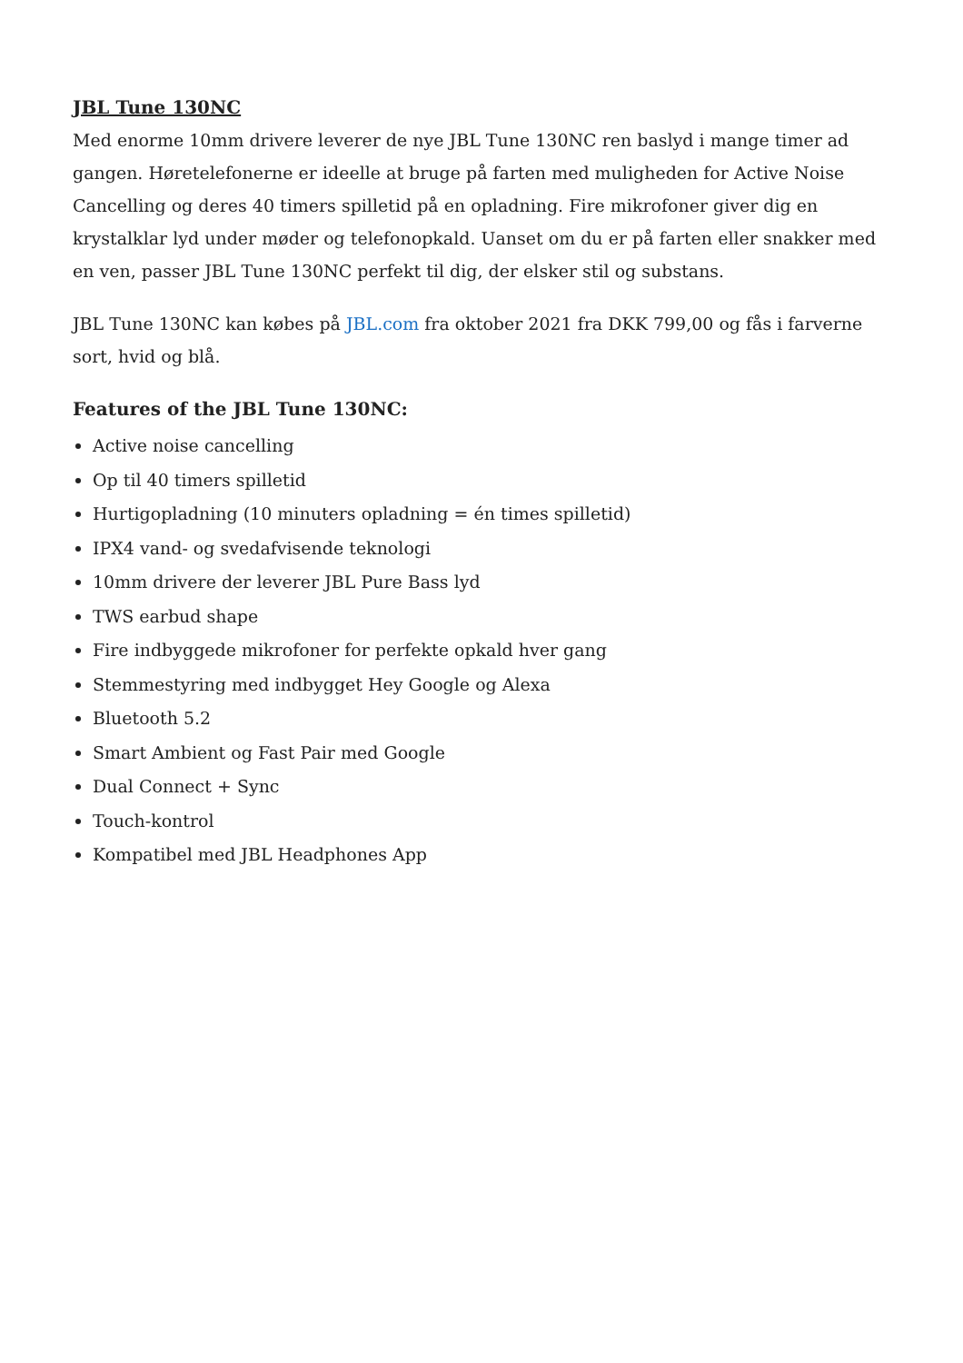JBL Tune 130NC
Med enorme 10mm drivere leverer de nye JBL Tune 130NC ren baslyd i mange timer ad gangen. Høretelefonerne er ideelle at bruge på farten med muligheden for Active Noise Cancelling og deres 40 timers spilletid på en opladning. Fire mikrofoner giver dig en krystalklar lyd under møder og telefonopkald. Uanset om du er på farten eller snakker med en ven, passer JBL Tune 130NC perfekt til dig, der elsker stil og substans.
JBL Tune 130NC kan købes på JBL.com fra oktober 2021 fra DKK 799,00 og fås i farverne sort, hvid og blå.
Features of the JBL Tune 130NC:
Active noise cancelling
Op til 40 timers spilletid
Hurtigopladning (10 minuters opladning = én times spilletid)
IPX4 vand- og svedafvisende teknologi
10mm drivere der leverer JBL Pure Bass lyd
TWS earbud shape
Fire indbyggede mikrofoner for perfekte opkald hver gang
Stemmestyring med indbygget Hey Google og Alexa
Bluetooth 5.2
Smart Ambient og Fast Pair med Google
Dual Connect + Sync
Touch-kontrol
Kompatibel med JBL Headphones App